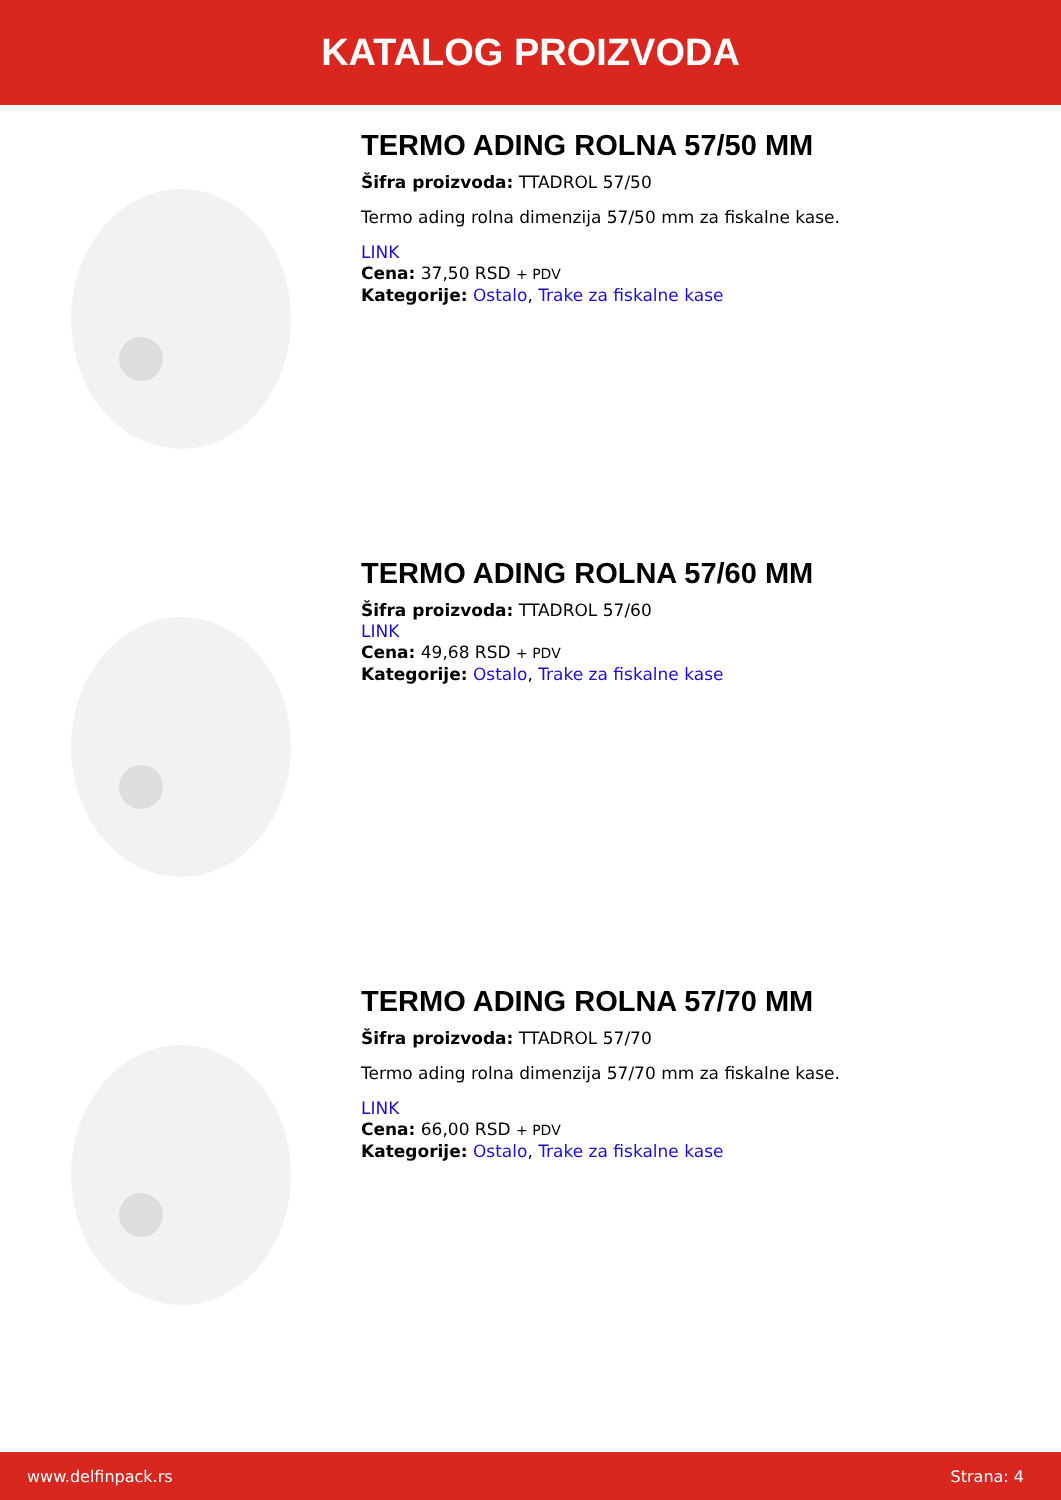KATALOG PROIZVODA
TERMO ADING ROLNA 57/50 MM
Šifra proizvoda: TTADROL 57/50
Termo ading rolna dimenzija 57/50 mm za fiskalne kase.
LINK
Cena: 37,50 RSD + PDV
Kategorije: Ostalo, Trake za fiskalne kase
TERMO ADING ROLNA 57/60 MM
Šifra proizvoda: TTADROL 57/60
LINK
Cena: 49,68 RSD + PDV
Kategorije: Ostalo, Trake za fiskalne kase
TERMO ADING ROLNA 57/70 MM
Šifra proizvoda: TTADROL 57/70
Termo ading rolna dimenzija 57/70 mm za fiskalne kase.
LINK
Cena: 66,00 RSD + PDV
Kategorije: Ostalo, Trake za fiskalne kase
www.delfinpack.rs Strana: 4